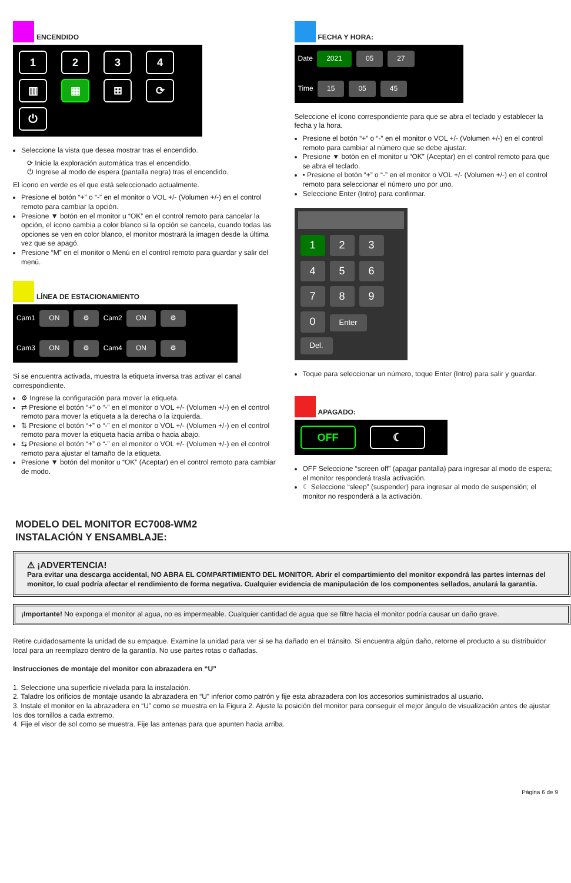ENCENDIDO
1234
▥ ▦ ⊞ ⟳
⏻
Seleccione la vista que desea mostrar tras el encendido.
⟳ Inicie la exploración automática tras el encendido.
⏻ Ingrese al modo de espera (pantalla negra) tras el encendido.
El ícono en verde es el que está seleccionado actualmente.
Presione el botón “+” o “-” en el monitor o VOL +/- (Volumen +/-) en el control remoto para cambiar la opción.
Presione ▼ botón en el monitor u “OK” en el control remoto para cancelar la opción, el ícono cambia a color blanco si la opción se cancela, cuando todas las opciones se ven en color blanco, el monitor mostrará la imagen desde la última vez que se apagó.
Presione “M” en el monitor o Menú en el control remoto para guardar y salir del menú.
LÍNEA DE ESTACIONAMIENTO
Cam1 ON ⚙ Cam2 ON ⚙
Cam3 ON ⚙ Cam4 ON ⚙
Si se encuentra activada, muestra la etiqueta inversa tras activar el canal correspondiente.
⚙ Ingrese la configuración para mover la etiqueta.
⇄ Presione el botón “+” o “-” en el monitor o VOL +/- (Volumen +/-) en el control remoto para mover la etiqueta a la derecha o la izquierda.
⇅ Presione el botón “+” o “-” en el monitor o VOL +/- (Volumen +/-) en el control remoto para mover la etiqueta hacia arriba o hacia abajo.
⇆ Presione el botón “+” o “-” en el monitor o VOL +/- (Volumen +/-) en el control remoto para ajustar el tamaño de la etiqueta.
Presione ▼ botón del monitor u “OK” (Aceptar) en el control remoto para cambiar de modo.
FECHA Y HORA:
Date 2021 05 27
Time 15 05 45
Seleccione el ícono correspondiente para que se abra el teclado y establecer la fecha y la hora.
Presione el botón “+” o “-” en el monitor o VOL +/- (Volumen +/-) en el control remoto para cambiar al número que se debe ajustar.
Presione ▼ botón en el monitor u “OK” (Aceptar) en el control remoto para que se abra el teclado.
• Presione el botón “+” o “-” en el monitor o VOL +/- (Volumen +/-) en el control remoto para seleccionar el número uno por uno.
Seleccione Enter (Intro) para confirmar.
1 2 3
4 5 6
7 8 9
0 Enter Del.
Toque para seleccionar un número, toque Enter (Intro) para salir y guardar.
APAGADO:
OFF ☾
OFF Seleccione “screen off” (apagar pantalla) para ingresar al modo de espera; el monitor responderá trasla activación.
☾ Seleccione “sleep” (suspender) para ingresar al modo de suspensión; el monitor no responderá a la activación.
MODELO DEL MONITOR EC7008-WM2
INSTALACIÓN Y ENSAMBLAJE:
⚠ ¡ADVERTENCIA!
Para evitar una descarga accidental, NO ABRA EL COMPARTIMIENTO DEL MONITOR. Abrir el compartimiento del monitor expondrá las partes internas del monitor, lo cual podría afectar el rendimiento de forma negativa. Cualquier evidencia de manipulación de los componentes sellados, anulará la garantía.
¡Importante! No exponga el monitor al agua, no es impermeable. Cualquier cantidad de agua que se filtre hacia el monitor podría causar un daño grave.
Retire cuidadosamente la unidad de su empaque. Examine la unidad para ver si se ha dañado en el tránsito. Si encuentra algún daño, retorne el producto a su distribuidor local para un reemplazo dentro de la garantía. No use partes rotas o dañadas.
Instrucciones de montaje del monitor con abrazadera en “U”
1. Seleccione una superficie nivelada para la instalación.
2. Taladre los orificios de montaje usando la abrazadera en “U” inferior como patrón y fije esta abrazadera con los accesorios suministrados al usuario.
3. Instale el monitor en la abrazadera en “U” como se muestra en la Figura 2. Ajuste la posición del monitor para conseguir el mejor ángulo de visualización antes de ajustar los dos tornillos a cada extremo.
4. Fije el visor de sol como se muestra. Fije las antenas para que apunten hacia arriba.
Página 6 de 9